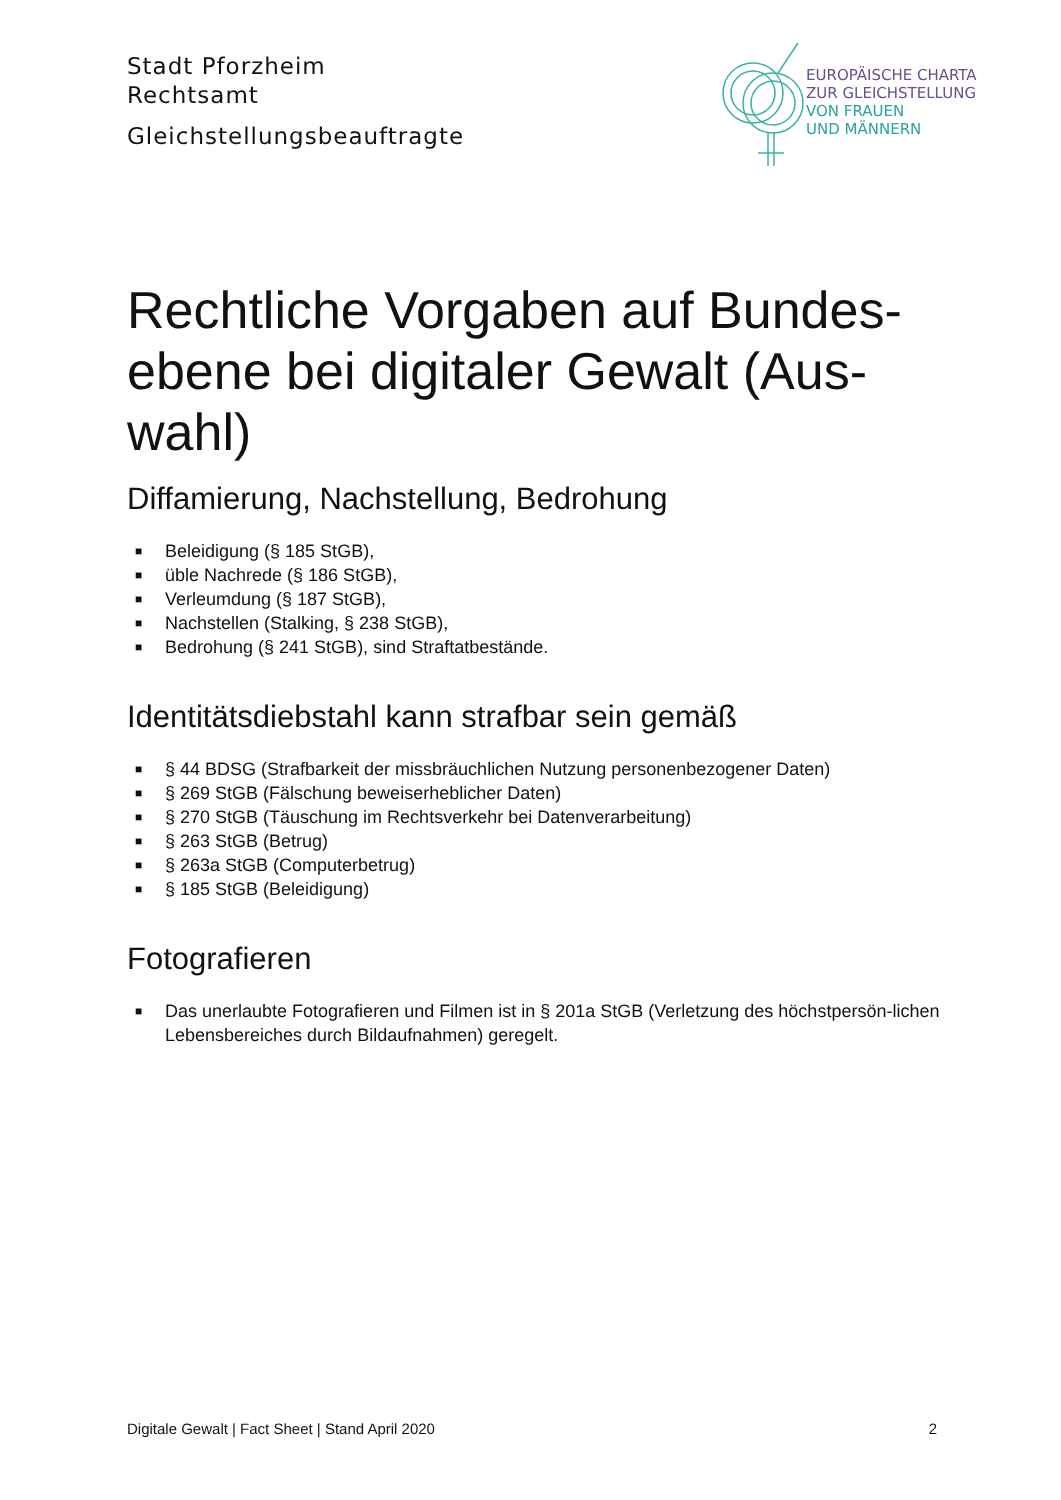Stadt Pforzheim
Rechtsamt
Gleichstellungsbeauftragte
EUROPÄISCHE CHARTA
ZUR GLEICHSTELLUNG
VON FRAUEN
UND MÄNNERN
Rechtliche Vorgaben auf Bundes-ebene bei digitaler Gewalt (Aus-wahl)
Diffamierung, Nachstellung, Bedrohung
■ Beleidigung (§ 185 StGB),
■ üble Nachrede (§ 186 StGB),
■ Verleumdung (§ 187 StGB),
■ Nachstellen (Stalking, § 238 StGB),
■ Bedrohung (§ 241 StGB), sind Straftatbestände.
Identitätsdiebstahl kann strafbar sein gemäß
■ § 44 BDSG (Strafbarkeit der missbräuchlichen Nutzung personenbezogener Daten)
■ § 269 StGB (Fälschung beweiserheblicher Daten)
■ § 270 StGB (Täuschung im Rechtsverkehr bei Datenverarbeitung)
■ § 263 StGB (Betrug)
■ § 263a StGB (Computerbetrug)
■ § 185 StGB (Beleidigung)
Fotografieren
■ Das unerlaubte Fotografieren und Filmen ist in § 201a StGB (Verletzung des höchstpersön-lichen Lebensbereiches durch Bildaufnahmen) geregelt.
Digitale Gewalt | Fact Sheet | Stand April 2020 2